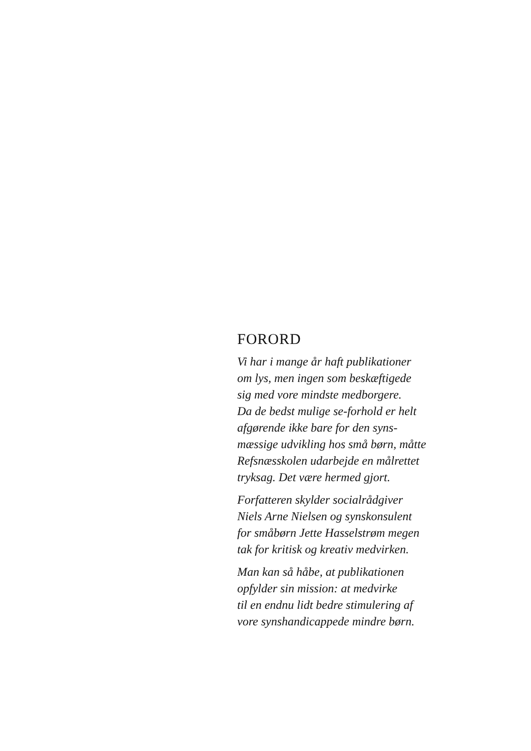FORORD
Vi har i mange år haft publikationer
om lys, men ingen som beskæftigede
sig med vore mindste medborgere.
Da de bedst mulige se-forhold er helt
afgørende ikke bare for den syns-
mæssige udvikling hos små børn, måtte
Refsnæsskolen udarbejde en målrettet
tryksag. Det være hermed gjort.
Forfatteren skylder socialrådgiver
Niels Arne Nielsen og synskonsulent
for småbørn Jette Hasselstrøm megen
tak for kritisk og kreativ medvirken.
Man kan så håbe, at publikationen
opfylder sin mission: at medvirke
til en endnu lidt bedre stimulering af
vore synshandicappede mindre børn.